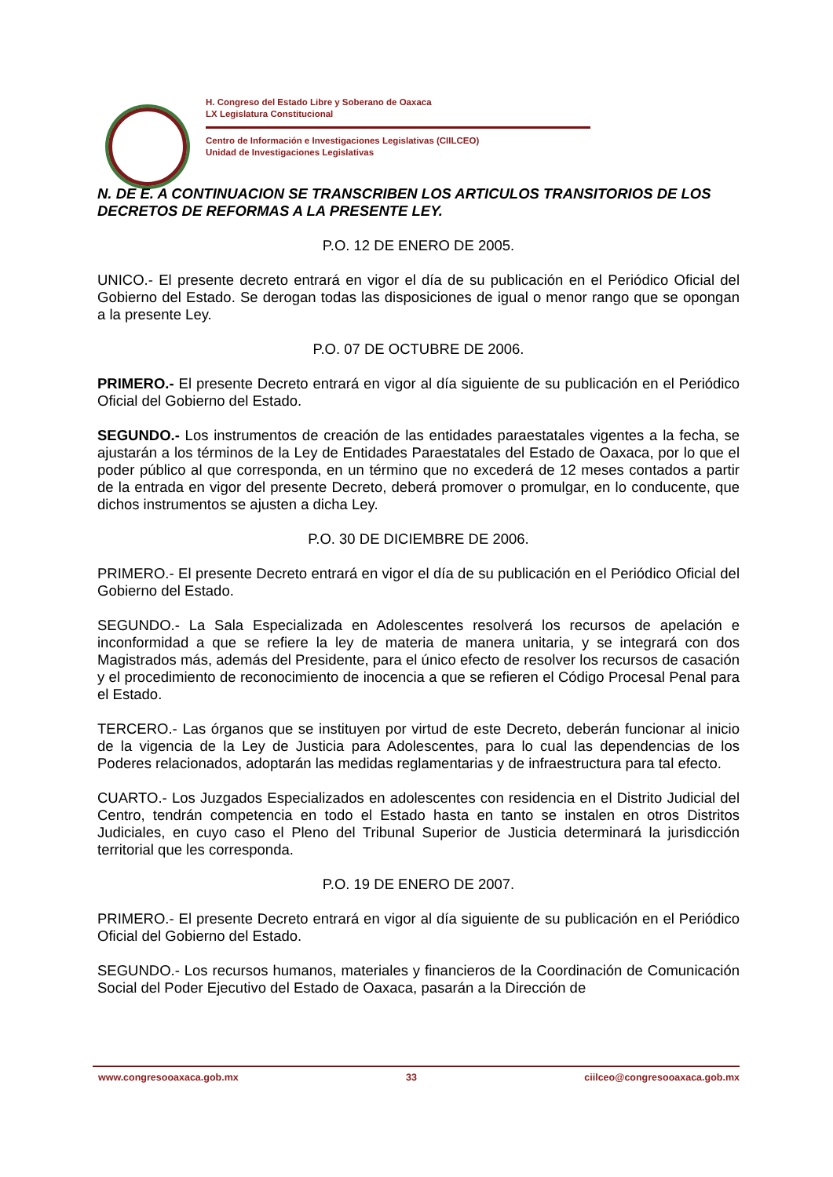H. Congreso del Estado Libre y Soberano de Oaxaca
LX Legislatura Constitucional
Centro de Información e Investigaciones Legislativas (CIILCEO)
Unidad de Investigaciones Legislativas
N. DE E. A CONTINUACION SE TRANSCRIBEN LOS ARTICULOS TRANSITORIOS DE LOS DECRETOS DE REFORMAS A LA PRESENTE LEY.
P.O. 12 DE ENERO DE 2005.
UNICO.- El presente decreto entrará en vigor el día de su publicación en el Periódico Oficial del Gobierno del Estado. Se derogan todas las disposiciones de igual o menor rango que se opongan a la presente Ley.
P.O. 07 DE OCTUBRE DE 2006.
PRIMERO.- El presente Decreto entrará en vigor al día siguiente de su publicación en el Periódico Oficial del Gobierno del Estado.
SEGUNDO.- Los instrumentos de creación de las entidades paraestatales vigentes a la fecha, se ajustarán a los términos de la Ley de Entidades Paraestatales del Estado de Oaxaca, por lo que el poder público al que corresponda, en un término que no excederá de 12 meses contados a partir de la entrada en vigor del presente Decreto, deberá promover o promulgar, en lo conducente, que dichos instrumentos se ajusten a dicha Ley.
P.O. 30 DE DICIEMBRE DE 2006.
PRIMERO.- El presente Decreto entrará en vigor el día de su publicación en el Periódico Oficial del Gobierno del Estado.
SEGUNDO.- La Sala Especializada en Adolescentes resolverá los recursos de apelación e inconformidad a que se refiere la ley de materia de manera unitaria, y se integrará con dos Magistrados más, además del Presidente, para el único efecto de resolver los recursos de casación y el procedimiento de reconocimiento de inocencia a que se refieren el Código Procesal Penal para el Estado.
TERCERO.- Las órganos que se instituyen por virtud de este Decreto, deberán funcionar al inicio de la vigencia de la Ley de Justicia para Adolescentes, para lo cual las dependencias de los Poderes relacionados, adoptarán las medidas reglamentarias y de infraestructura para tal efecto.
CUARTO.- Los Juzgados Especializados en adolescentes con residencia en el Distrito Judicial del Centro, tendrán competencia en todo el Estado hasta en tanto se instalen en otros Distritos Judiciales, en cuyo caso el Pleno del Tribunal Superior de Justicia determinará la jurisdicción territorial que les corresponda.
P.O. 19 DE ENERO DE 2007.
PRIMERO.- El presente Decreto entrará en vigor al día siguiente de su publicación en el Periódico Oficial del Gobierno del Estado.
SEGUNDO.- Los recursos humanos, materiales y financieros de la Coordinación de Comunicación Social del Poder Ejecutivo del Estado de Oaxaca, pasarán a la Dirección de
www.congresooaxaca.gob.mx 33 ciilceo@congresooaxaca.gob.mx